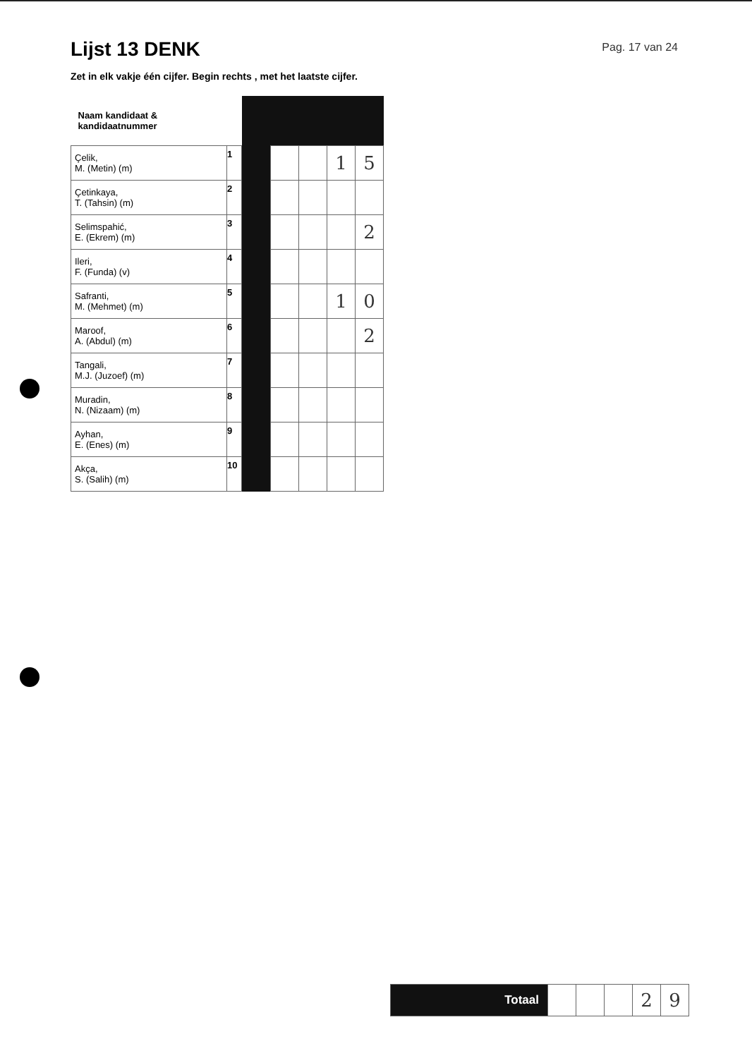Lijst 13 DENK
Pag. 17 van 24
Zet in elk vakje één cijfer. Begin rechts , met het laatste cijfer.
| Naam kandidaat & kandidaatnummer | | | | | | |
| Çelik, M. (Metin) (m) | 1 | | | | 1 | 5 |
| Çetinkaya, T. (Tahsin) (m) | 2 | | | | | |
| Selimspahić, E. (Ekrem) (m) | 3 | | | | | 2 |
| Ileri, F. (Funda) (v) | 4 | | | | | |
| Safranti, M. (Mehmet) (m) | 5 | | | | 1 | 0 |
| Maroof, A. (Abdul) (m) | 6 | | | | | 2 |
| Tangali, M.J. (Juzoef) (m) | 7 | | | | | |
| Muradin, N. (Nizaam) (m) | 8 | | | | | |
| Ayhan, E. (Enes) (m) | 9 | | | | | |
| Akça, S. (Salih) (m) | 10 | | | | | |
| Totaal | | | | 2 | 9 |